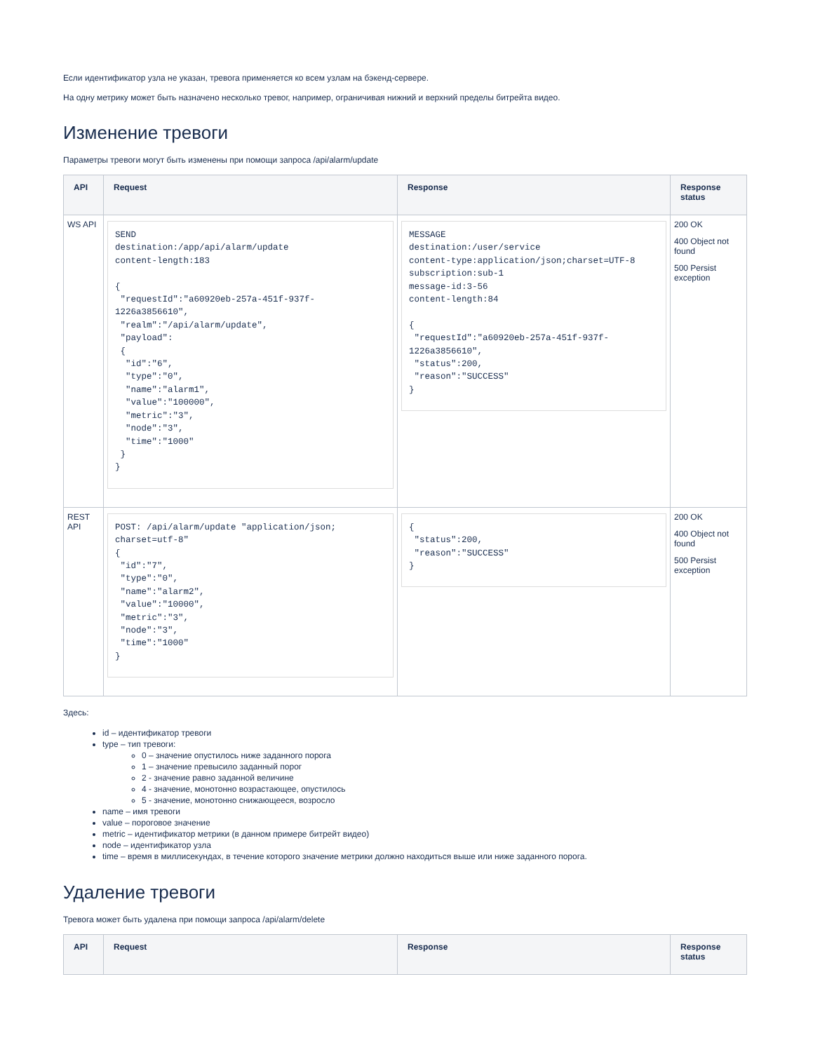Если идентификатор узла не указан, тревога применяется ко всем узлам на бэкенд-сервере.
На одну метрику может быть назначено несколько тревог, например, ограничивая нижний и верхний пределы битрейта видео.
Изменение тревоги
Параметры тревоги могут быть изменены при помощи запроса /api/alarm/update
| API | Request | Response | Response status |
| --- | --- | --- | --- |
| WS API | SEND destination:/app/api/alarm/update content-length:183 { "requestId":"a60920eb-257a-451f-937f-1226a3856610", "realm":"/api/alarm/update", "payload": { "id":"6", "type":"0", "name":"alarm1", "value":"100000", "metric":"3", "node":"3", "time":"1000" } } | MESSAGE destination:/user/service content-type:application/json;charset=UTF-8 subscription:sub-1 message-id:3-56 content-length:84 { "requestId":"a60920eb-257a-451f-937f-1226a3856610", "status":200, "reason":"SUCCESS" } | 200 OK 400 Object not found 500 Persist exception |
| REST API | POST: /api/alarm/update "application/json; charset=utf-8" { "id":"7", "type":"0", "name":"alarm2", "value":"10000", "metric":"3", "node":"3", "time":"1000" } | { "status":200, "reason":"SUCCESS" } | 200 OK 400 Object not found 500 Persist exception |
Здесь:
id – идентификатор тревоги
type – тип тревоги:
0 – значение опустилось ниже заданного порога
1 – значение превысило заданный порог
2 - значение равно заданной величине
4 - значение, монотонно возрастающее, опустилось
5 - значение, монотонно снижающееся, возросло
name – имя тревоги
value – пороговое значение
metric – идентификатор метрики (в данном примере битрейт видео)
node – идентификатор узла
time – время в миллисекундах, в течение которого значение метрики должно находиться выше или ниже заданного порога.
Удаление тревоги
Тревога может быть удалена при помощи запроса /api/alarm/delete
| API | Request | Response | Response status |
| --- | --- | --- | --- |